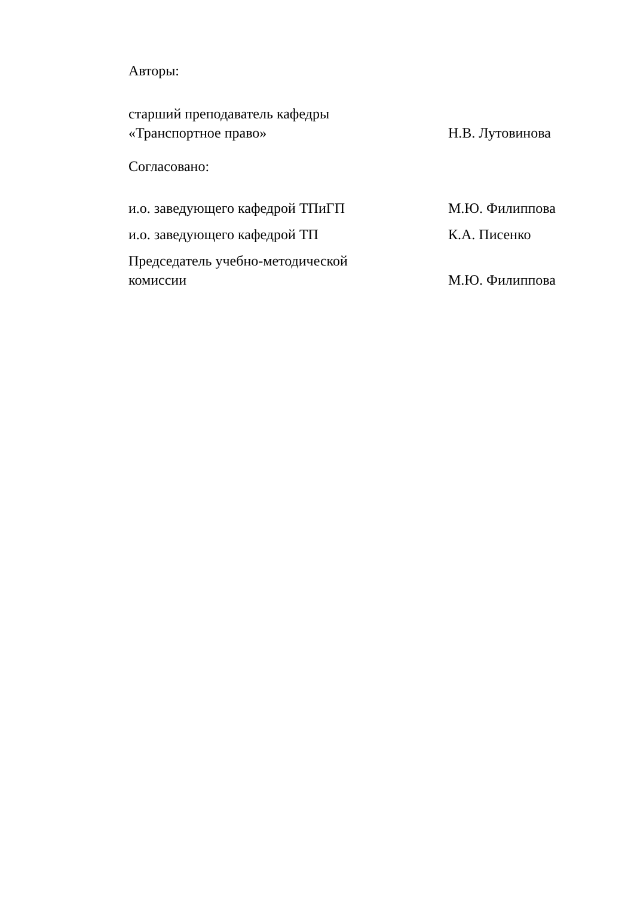Авторы:
старший преподаватель кафедры
«Транспортное право»
Н.В. Лутовинова
Согласовано:
и.о. заведующего кафедрой ТПиГП
М.Ю. Филиппова
и.о. заведующего кафедрой ТП
К.А. Писенко
Председатель учебно-методической
комиссии
М.Ю. Филиппова